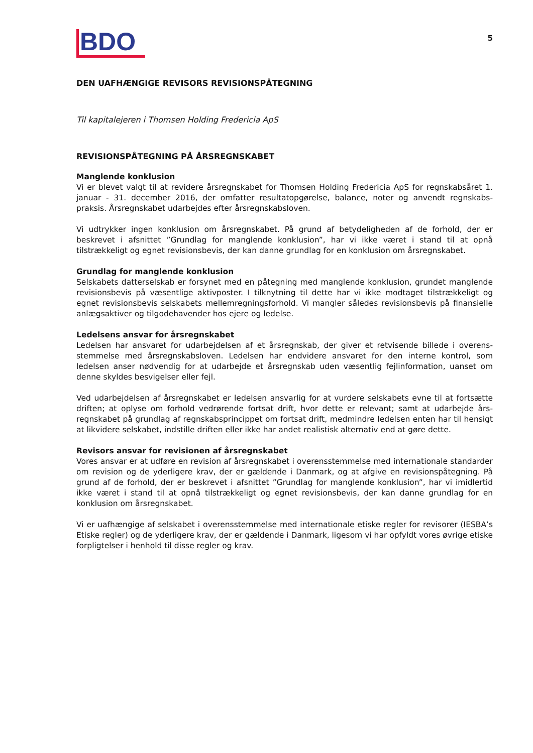BDO
5
DEN UAFHÆNGIGE REVISORS REVISIONSPÅTEGNING
Til kapitalejeren i Thomsen Holding Fredericia ApS
REVISIONSPÅTEGNING PÅ ÅRSREGNSKABET
Manglende konklusion
Vi er blevet valgt til at revidere årsregnskabet for Thomsen Holding Fredericia ApS for regnskabsåret 1. januar - 31. december 2016, der omfatter resultatopgørelse, balance, noter og anvendt regnskabs-praksis. Årsregnskabet udarbejdes efter årsregnskabsloven.
Vi udtrykker ingen konklusion om årsregnskabet. På grund af betydeligheden af de forhold, der er beskrevet i afsnittet ”Grundlag for manglende konklusion”, har vi ikke været i stand til at opnå tilstrækkeligt og egnet revisionsbevis, der kan danne grundlag for en konklusion om årsregnskabet.
Grundlag for manglende konklusion
Selskabets datterselskab er forsynet med en påtegning med manglende konklusion, grundet manglende revisionsbevis på væsentlige aktivposter. I tilknytning til dette har vi ikke modtaget tilstrækkeligt og egnet revisionsbevis selskabets mellemregningsforhold. Vi mangler således revisionsbevis på finansielle anlægsaktiver og tilgodehavender hos ejere og ledelse.
Ledelsens ansvar for årsregnskabet
Ledelsen har ansvaret for udarbejdelsen af et årsregnskab, der giver et retvisende billede i overens-stemmelse med årsregnskabsloven. Ledelsen har endvidere ansvaret for den interne kontrol, som ledelsen anser nødvendig for at udarbejde et årsregnskab uden væsentlig fejlinformation, uanset om denne skyldes besvigelser eller fejl.
Ved udarbejdelsen af årsregnskabet er ledelsen ansvarlig for at vurdere selskabets evne til at fortsætte driften; at oplyse om forhold vedrørende fortsat drift, hvor dette er relevant; samt at udarbejde års-regnskabet på grundlag af regnskabsprincippet om fortsat drift, medmindre ledelsen enten har til hensigt at likvidere selskabet, indstille driften eller ikke har andet realistisk alternativ end at gøre dette.
Revisors ansvar for revisionen af årsregnskabet
Vores ansvar er at udføre en revision af årsregnskabet i overensstemmelse med internationale standarder om revision og de yderligere krav, der er gældende i Danmark, og at afgive en revisionspåtegning. På grund af de forhold, der er beskrevet i afsnittet ”Grundlag for manglende konklusion”, har vi imidlertid ikke været i stand til at opnå tilstrækkeligt og egnet revisionsbevis, der kan danne grundlag for en konklusion om årsregnskabet.
Vi er uafhængige af selskabet i overensstemmelse med internationale etiske regler for revisorer (IESBA’s Etiske regler) og de yderligere krav, der er gældende i Danmark, ligesom vi har opfyldt vores øvrige etiske forpligtelser i henhold til disse regler og krav.